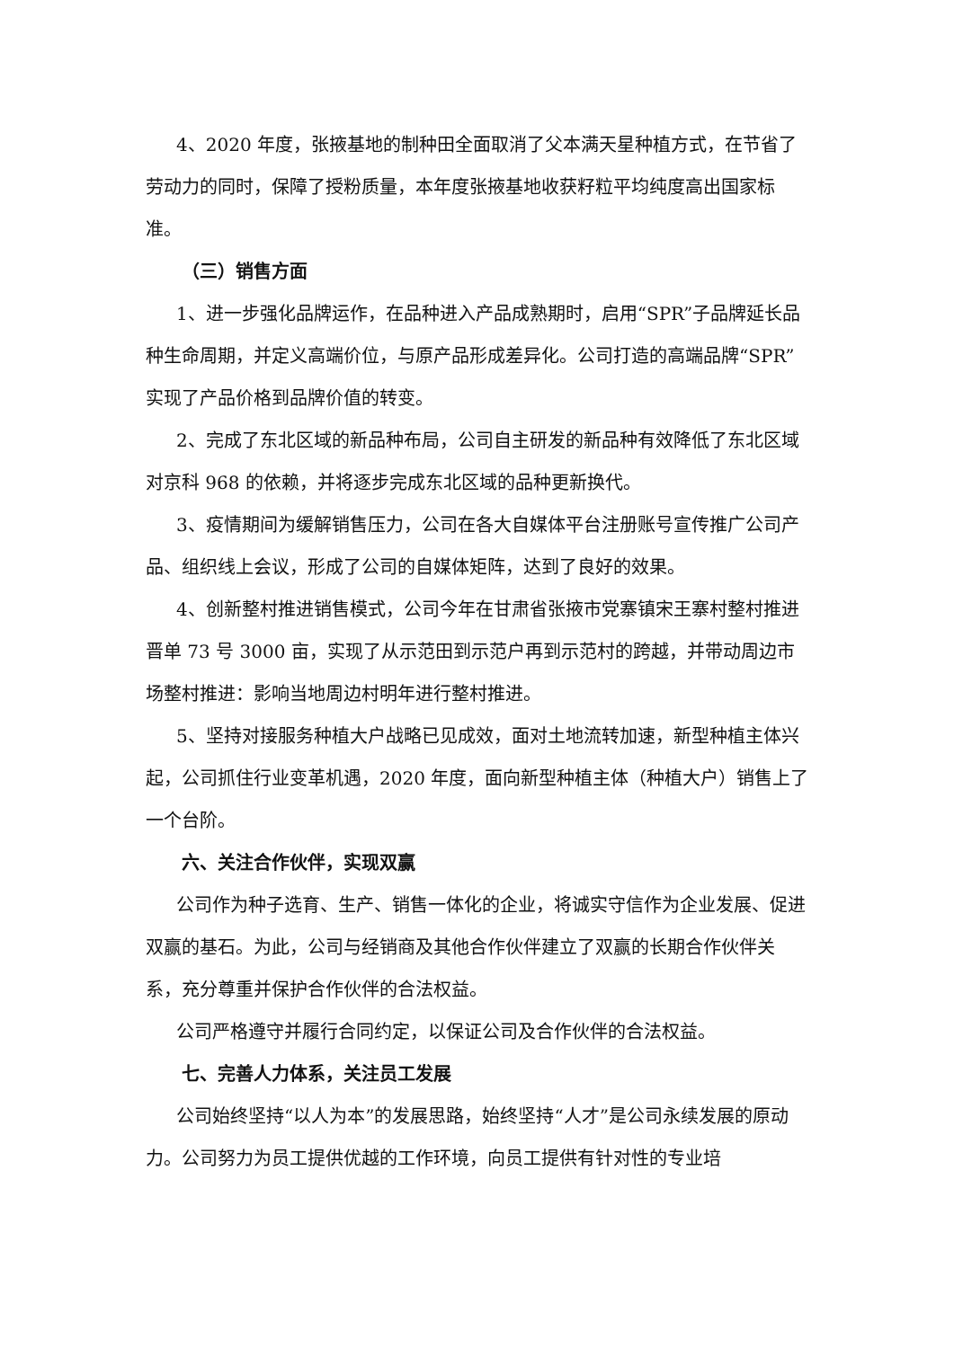4、2020 年度，张掖基地的制种田全面取消了父本满天星种植方式，在节省了劳动力的同时，保障了授粉质量，本年度张掖基地收获籽粒平均纯度高出国家标准。
（三）销售方面
1、进一步强化品牌运作，在品种进入产品成熟期时，启用“SPR”子品牌延长品种生命周期，并定义高端价位，与原产品形成差异化。公司打造的高端品牌“SPR”实现了产品价格到品牌价值的转变。
2、完成了东北区域的新品种布局，公司自主研发的新品种有效降低了东北区域对京科 968 的依赖，并将逐步完成东北区域的品种更新换代。
3、疫情期间为缓解销售压力，公司在各大自媒体平台注册账号宣传推广公司产品、组织线上会议，形成了公司的自媒体矩阵，达到了良好的效果。
4、创新整村推进销售模式，公司今年在甘肃省张掖市党寨镇宋王寨村整村推进晋单 73 号 3000 亩，实现了从示范田到示范户再到示范村的跨越，并带动周边市场整村推进：影响当地周边村明年进行整村推进。
5、坚持对接服务种植大户战略已见成效，面对土地流转加速，新型种植主体兴起，公司抓住行业变革机遇，2020 年度，面向新型种植主体（种植大户）销售上了一个台阶。
六、关注合作伙伴，实现双赢
公司作为种子选育、生产、销售一体化的企业，将诚实守信作为企业发展、促进双赢的基石。为此，公司与经销商及其他合作伙伴建立了双赢的长期合作伙伴关系，充分尊重并保护合作伙伴的合法权益。
公司严格遵守并履行合同约定，以保证公司及合作伙伴的合法权益。
七、完善人力体系，关注员工发展
公司始终坚持“以人为本”的发展思路，始终坚持“人才”是公司永续发展的原动力。公司努力为员工提供优越的工作环境，向员工提供有针对性的专业培